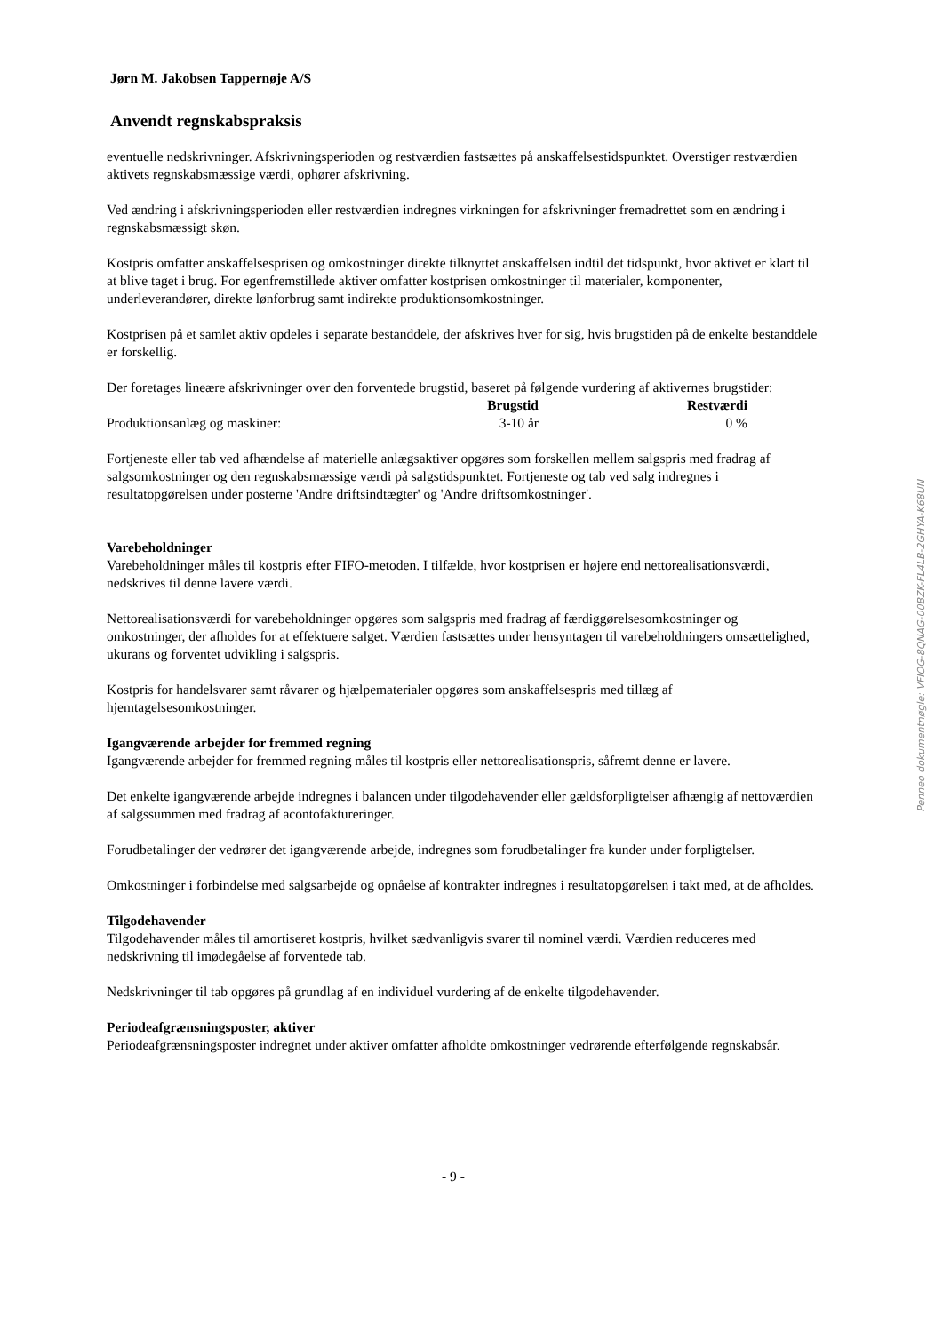Jørn M. Jakobsen Tappernøje A/S
Anvendt regnskabspraksis
eventuelle nedskrivninger. Afskrivningsperioden og restværdien fastsættes på anskaffelsestidspunktet. Overstiger restværdien aktivets regnskabsmæssige værdi, ophører afskrivning.
Ved ændring i afskrivningsperioden eller restværdien indregnes virkningen for afskrivninger fremadrettet som en ændring i regnskabsmæssigt skøn.
Kostpris omfatter anskaffelsesprisen og omkostninger direkte tilknyttet anskaffelsen indtil det tidspunkt, hvor aktivet er klart til at blive taget i brug. For egenfremstillede aktiver omfatter kostprisen omkostninger til materialer, komponenter, underleverandører, direkte lønforbrug samt indirekte produktionsomkostninger.
Kostprisen på et samlet aktiv opdeles i separate bestanddele, der afskrives hver for sig, hvis brugstiden på de enkelte bestanddele er forskellig.
Der foretages lineære afskrivninger over den forventede brugstid, baseret på følgende vurdering af aktivernes brugstider:
| | Brugstid | Restværdi |
| --- | --- | --- |
| Produktionsanlæg og maskiner: | 3-10 år | 0 % |
Fortjeneste eller tab ved afhændelse af materielle anlægsaktiver opgøres som forskellen mellem salgspris med fradrag af salgsomkostninger og den regnskabsmæssige værdi på salgstidspunktet. Fortjeneste og tab ved salg indregnes i resultatopgørelsen under posterne 'Andre driftsindtægter' og 'Andre driftsomkostninger'.
Varebeholdninger
Varebeholdninger måles til kostpris efter FIFO-metoden. I tilfælde, hvor kostprisen er højere end nettorealisationsværdi, nedskrives til denne lavere værdi.
Nettorealisationsværdi for varebeholdninger opgøres som salgspris med fradrag af færdiggørelsesomkostninger og omkostninger, der afholdes for at effektuere salget. Værdien fastsættes under hensyntagen til varebeholdningers omsættelighed, ukurans og forventet udvikling i salgspris.
Kostpris for handelsvarer samt råvarer og hjælpematerialer opgøres som anskaffelsespris med tillæg af hjemtagelsesomkostninger.
Igangværende arbejder for fremmed regning
Igangværende arbejder for fremmed regning måles til kostpris eller nettorealisationspris, såfremt denne er lavere.
Det enkelte igangværende arbejde indregnes i balancen under tilgodehavender eller gældsforpligtelser afhængig af nettoværdien af salgssummen med fradrag af acontofaktureringer.
Forudbetalinger der vedrører det igangværende arbejde, indregnes som forudbetalinger fra kunder under forpligtelser.
Omkostninger i forbindelse med salgsarbejde og opnåelse af kontrakter indregnes i resultatopgørelsen i takt med, at de afholdes.
Tilgodehavender
Tilgodehavender måles til amortiseret kostpris, hvilket sædvanligvis svarer til nominel værdi. Værdien reduceres med nedskrivning til imødegåelse af forventede tab.
Nedskrivninger til tab opgøres på grundlag af en individuel vurdering af de enkelte tilgodehavender.
Periodeafgrænsningsposter, aktiver
Periodeafgrænsningsposter indregnet under aktiver omfatter afholdte omkostninger vedrørende efterfølgende regnskabsår.
- 9 -
Penneo dokumentnøgle: VFIOG-8QNAG-00BZK-FL4LB-2GHYA-K68UN